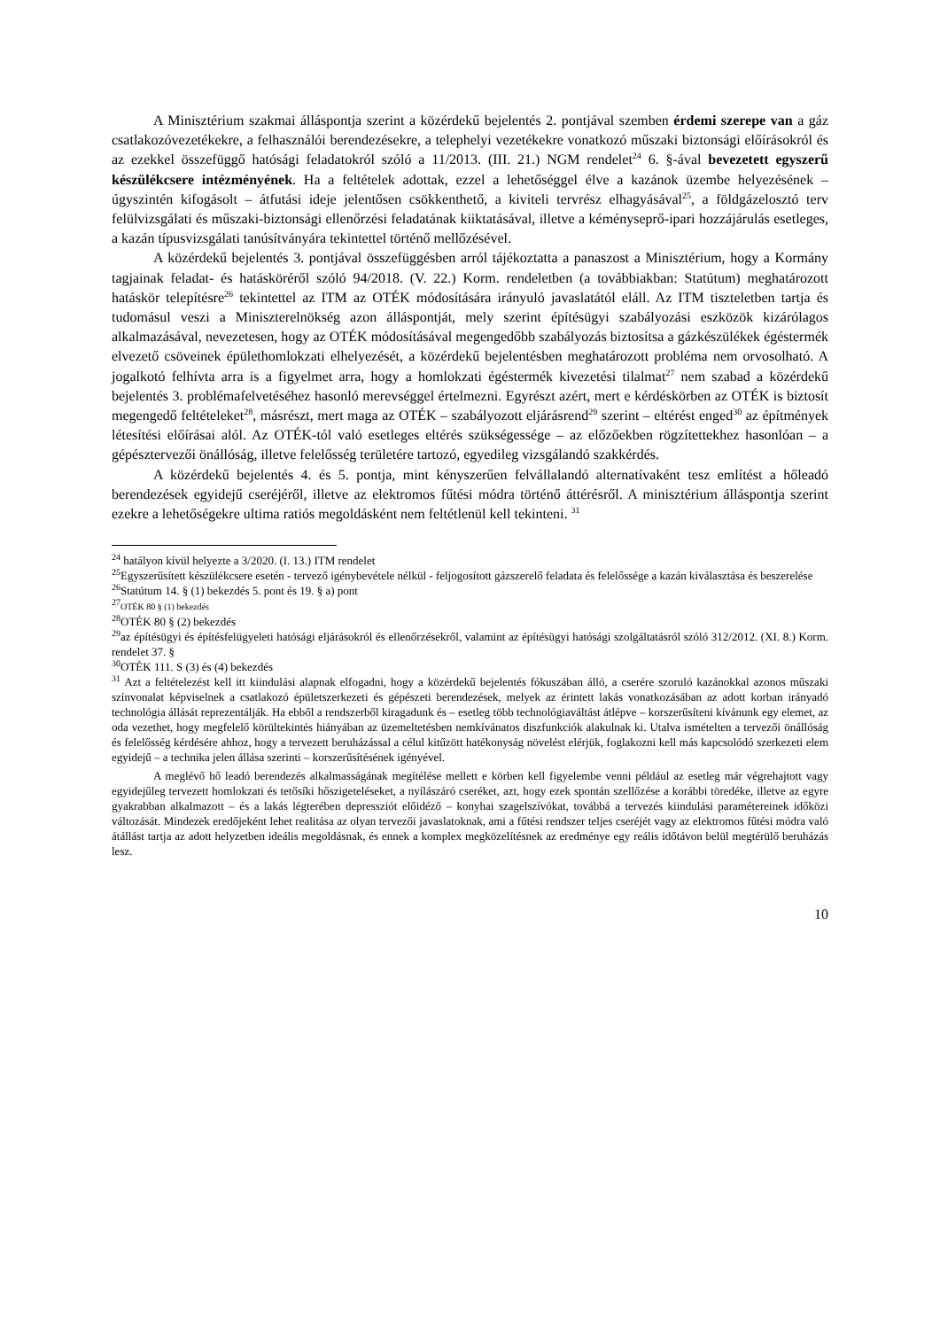A Minisztérium szakmai álláspontja szerint a közérdekű bejelentés 2. pontjával szemben érdemi szerepe van a gáz csatlakozóvezetékekre, a felhasználói berendezésekre, a telephelyi vezetékekre vonatkozó műszaki biztonsági előírásokról és az ezekkel összefüggő hatósági feladatokról szóló a 11/2013. (III. 21.) NGM rendelet<sup>24</sup> 6. §-ával bevezetett egyszerű készülékcsere intézményének. Ha a feltételek adottak, ezzel a lehetőséggel élve a kazánok üzembe helyezésének – úgyszintén kifogásolt – átfutási ideje jelentősen csökkenthető, a kiviteli tervrész elhagyásával<sup>25</sup>, a földgázelosztó terv felülvizsgálati és műszaki-biztonsági ellenőrzési feladatának kiiktatásával, illetve a kéményseprő-ipari hozzájárulás esetleges, a kazán típusvizsgálati tanúsítványára tekintettel történő mellőzésével.
A közérdekű bejelentés 3. pontjával összefüggésben arról tájékoztatta a panaszost a Minisztérium, hogy a Kormány tagjainak feladat- és hatásköréről szóló 94/2018. (V. 22.) Korm. rendeletben (a továbbiakban: Statútum) meghatározott hatáskör telepítésre<sup>26</sup> tekintettel az ITM az OTÉK módosítására irányuló javaslatától eláll. Az ITM tiszteletben tartja és tudomásul veszi a Miniszterelnökség azon álláspontját, mely szerint építésügyi szabályozási eszközök kizárólagos alkalmazásával, nevezetesen, hogy az OTÉK módosításával megengedőbb szabályozás biztosítsa a gázkészülékek égéstermék elvezető csöveinek épülethomlokzati elhelyezését, a közérdekű bejelentésben meghatározott probléma nem orvosolható. A jogalkotó felhívta arra is a figyelmet arra, hogy a homlokzati égéstermék kivezetési tilalmat<sup>27</sup> nem szabad a közérdekű bejelentés 3. problémafelvetéséhez hasonló merevséggel értelmezni. Egyrészt azért, mert e kérdéskörben az OTÉK is biztosít megengedő feltételeket<sup>28</sup>, másrészt, mert maga az OTÉK – szabályozott eljárásrend<sup>29</sup> szerint – eltérést enged<sup>30</sup> az építmények létesítési előírásai alól. Az OTÉK-tól való esetleges eltérés szükségessége – az előzőekben rögzítettekhez hasonlóan – a gépésztervezői önállóság, illetve felelősség területére tartozó, egyedileg vizsgálandó szakkérdés.
A közérdekű bejelentés 4. és 5. pontja, mint kényszerűen felvállalandó alternatívaként tesz említést a hőleadó berendezések egyidejű cseréjéről, illetve az elektromos fűtési módra történő áttérésről. A minisztérium álláspontja szerint ezekre a lehetőségekre ultima ratiós megoldásként nem feltétlenül kell tekinteni. <sup>31</sup>
<sup>24</sup> hatályon kívül helyezte a 3/2020. (I. 13.) ITM rendelet
<sup>25</sup> Egyszerűsített készülékcsere esetén - tervező igénybevétele nélkül - feljogosított gázszerelő feladata és felelőssége a kazán kiválasztása és beszerelése
<sup>26</sup> Statútum 14. § (1) bekezdés 5. pont és 19. § a) pont
<sup>27</sup>OTÉK 80 § (1) bekezdés
<sup>28</sup>OTÉK 80 § (2) bekezdés
<sup>29</sup> az építésügyi és építésfelügyeleti hatósági eljárásokról és ellenőrzésekről, valamint az építésügyi hatósági szolgáltatásról szóló 312/2012. (XI. 8.) Korm. rendelet 37. §
<sup>30</sup>OTÉK 111. S (3) és (4) bekezdés
<sup>31</sup> Azt a feltételezést kell itt kiindulási alapnak elfogadni, hogy a közérdekű bejelentés fókuszában álló, a cserére szoruló kazánokkal azonos műszaki színvonalat képviselnek a csatlakozó épületszerkezeti és gépészeti berendezések, melyek az érintett lakás vonatkozásában az adott korban irányadó technológia állását reprezentálják. Ha ebből a rendszerből kiragadunk és – esetleg több technológiaváltást átlépve – korszerűsíteni kívánunk egy elemet, az oda vezethet, hogy megfelelő körültekintés hiányában az üzemeltetésben nemkívánatos diszfunkciók alakulnak ki. Utalva ismételten a tervezői önállóság és felelősség kérdésére ahhoz, hogy a tervezett beruházással a célul kitűzött hatékonyság növelést elérjük, foglakozni kell más kapcsolódó szerkezeti elem egyidejű – a technika jelen állása szerinti – korszerűsítésének igényével.
A meglévő hő leadó berendezés alkalmasságának megítélése mellett e körben kell figyelembe venni például az esetleg már végrehajtott vagy egyidejűleg tervezett homlokzati és tetősíki hőszigeteléseket, a nyílászáró cseréket, azt, hogy ezek spontán szellőzése a korábbi töredéke, illetve az egyre gyakrabban alkalmazott – és a lakás légterében depressziót előidéző – konyhai szagelszívókat, továbbá a tervezés kiindulási paramétereinek időközi változását. Mindezek eredőjeként lehet realitása az olyan tervezői javaslatoknak, ami a fűtési rendszer teljes cseréjét vagy az elektromos fűtési módra való átállást tartja az adott helyzetben ideális megoldásnak, és ennek a komplex megközelítésnek az eredménye egy reális időtávon belül megtérülő beruházás lesz.
10